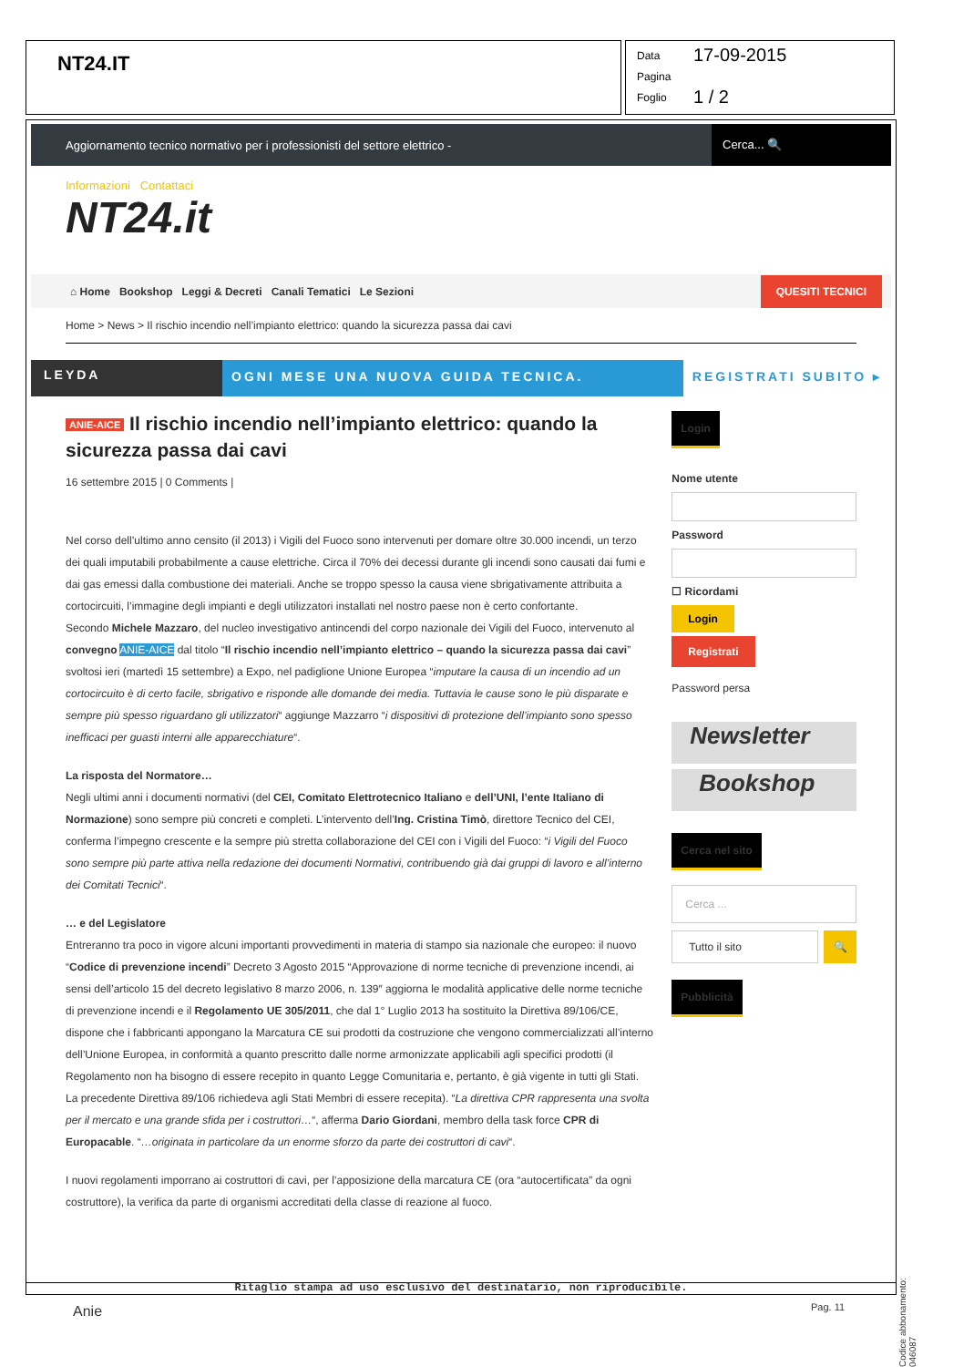NT24.IT
Data 17-09-2015
Pagina
Foglio 1 / 2
Aggiornamento tecnico normativo per i professionisti del settore elettrico -
Cerca... 🔍
Informazioni Contattaci
NT24.it
⌂ Home Bookshop Leggi & Decreti Canali Tematici Le Sezioni QUESITI TECNICI
Home > News > Il rischio incendio nell’impianto elettrico: quando la sicurezza passa dai cavi
LEYDA OGNI MESE UNA NUOVA GUIDA TECNICA.
REGISTRATI SUBITO ▸
ANIE-AICE Il rischio incendio nell’impianto elettrico: quando la sicurezza passa dai cavi
16 settembre 2015 | 0 Comments |
Nel corso dell’ultimo anno censito (il 2013) i Vigili del Fuoco sono intervenuti per domare oltre 30.000 incendi, un terzo dei quali imputabili probabilmente a cause elettriche. Circa il 70% dei decessi durante gli incendi sono causati dai fumi e dai gas emessi dalla combustione dei materiali. Anche se troppo spesso la causa viene sbrigativamente attribuita a cortocircuiti, l’immagine degli impianti e degli utilizzatori installati nel nostro paese non è certo confortante.
Secondo Michele Mazzaro, del nucleo investigativo antincendi del corpo nazionale dei Vigili del Fuoco, intervenuto al convegno ANIE-AICE dal titolo “Il rischio incendio nell’impianto elettrico – quando la sicurezza passa dai cavi” svoltosi ieri (martedì 15 settembre) a Expo, nel padiglione Unione Europea “imputare la causa di un incendio ad un cortocircuito è di certo facile, sbrigativo e risponde alle domande dei media. Tuttavia le cause sono le più disparate e sempre più spesso riguardano gli utilizzatori“ aggiunge Mazzarro “i dispositivi di protezione dell’impianto sono spesso inefficaci per guasti interni alle apparecchiature“.
La risposta del Normatore…
Negli ultimi anni i documenti normativi (del CEI, Comitato Elettrotecnico Italiano e dell’UNI, l’ente Italiano di Normazione) sono sempre più concreti e completi. L’intervento dell’Ing. Cristina Timò, direttore Tecnico del CEI, conferma l’impegno crescente e la sempre più stretta collaborazione del CEI con i Vigili del Fuoco: “i Vigili del Fuoco sono sempre più parte attiva nella redazione dei documenti Normativi, contribuendo già dai gruppi di lavoro e all’interno dei Comitati Tecnici“.
… e del Legislatore
Entreranno tra poco in vigore alcuni importanti provvedimenti in materia di stampo sia nazionale che europeo: il nuovo “Codice di prevenzione incendi” Decreto 3 Agosto 2015 “Approvazione di norme tecniche di prevenzione incendi, ai sensi dell’articolo 15 del decreto legislativo 8 marzo 2006, n. 139″ aggiorna le modalità applicative delle norme tecniche di prevenzione incendi e il Regolamento UE 305/2011, che dal 1° Luglio 2013 ha sostituito la Direttiva 89/106/CE, dispone che i fabbricanti appongano la Marcatura CE sui prodotti da costruzione che vengono commercializzati all’interno dell’Unione Europea, in conformità a quanto prescritto dalle norme armonizzate applicabili agli specifici prodotti (il Regolamento non ha bisogno di essere recepito in quanto Legge Comunitaria e, pertanto, è già vigente in tutti gli Stati. La precedente Direttiva 89/106 richiedeva agli Stati Membri di essere recepita). “La direttiva CPR rappresenta una svolta per il mercato e una grande sfida per i costruttori…“, afferma Dario Giordani, membro della task force CPR di Europacable. “…originata in particolare da un enorme sforzo da parte dei costruttori di cavi“.
I nuovi regolamenti imporrano ai costruttori di cavi, per l’apposizione della marcatura CE (ora “autocertificata” da ogni costruttore), la verifica da parte di organismi accreditati della classe di reazione al fuoco.
Login
Nome utente
Password
☐ Ricordami
Login
Registrati
Password persa
Newsletter
Bookshop
Cerca nel sito
Cerca ...
Tutto il sito
🔍
Pubblicità
Ritaglio stampa ad uso esclusivo del destinatario, non riproducibile.
Anie Pag. 11
Codice abbonamento: 046087